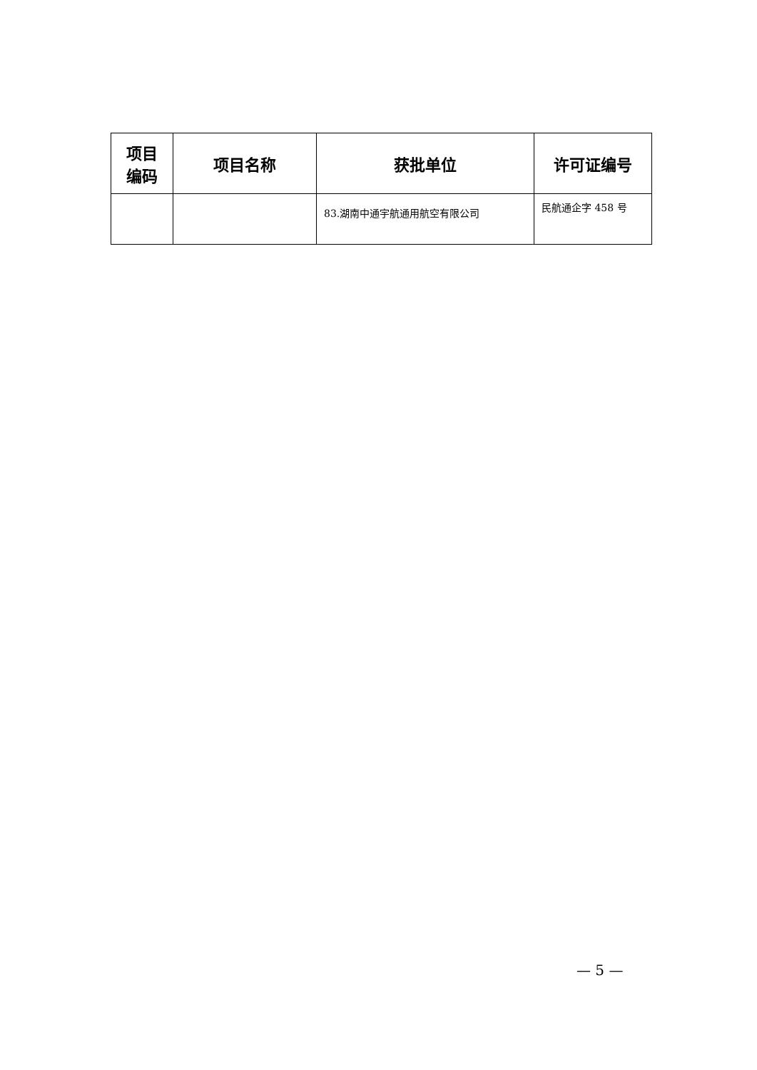| 项目 编码 | 项目名称 | 获批单位 | 许可证编号 |
| --- | --- | --- | --- |
| | | 83.湖南中通宇航通用航空有限公司 | 民航通企字 458 号 |
— 5 —